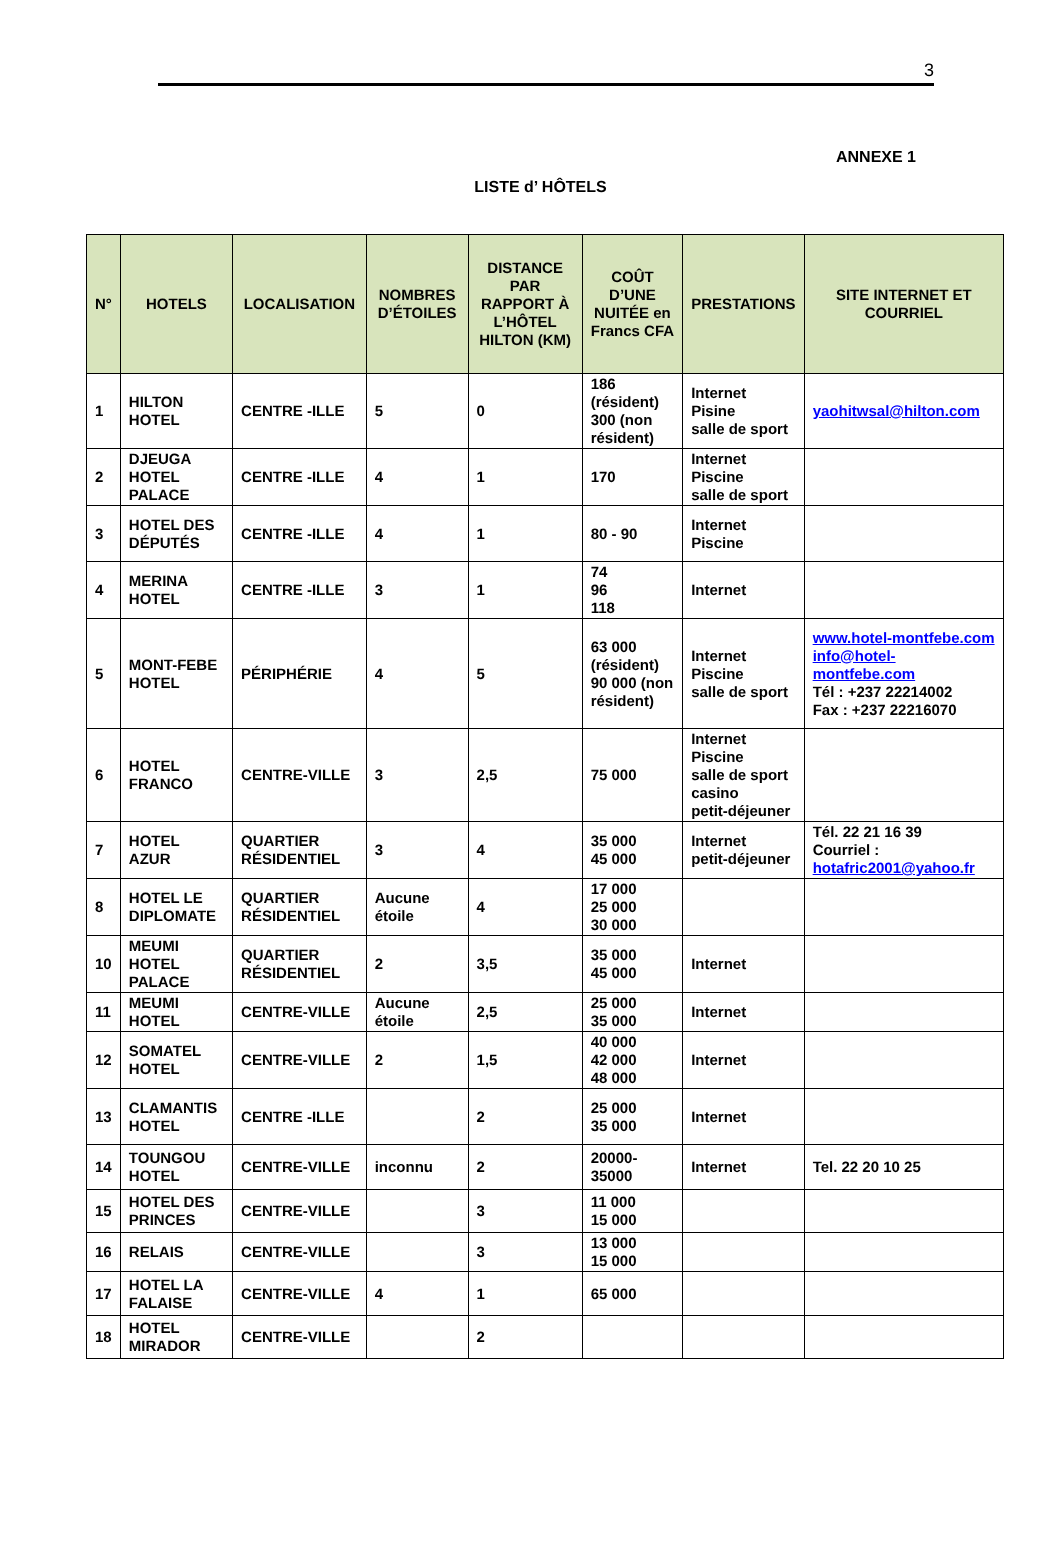3
ANNEXE 1
LISTE d’ HÔTELS
| N° | HOTELS | LOCALISATION | NOMBRES D’ÉTOILES | DISTANCE PAR RAPPORT À L’HÔTEL HILTON (KM) | COÛT D’UNE NUITÉE en Francs CFA | PRESTATIONS | SITE INTERNET ET COURRIEL |
| --- | --- | --- | --- | --- | --- | --- | --- |
| 1 | HILTON HOTEL | CENTRE -ILLE | 5 | 0 | 186 (résident) 300 (non résident) | Internet Pisine salle de sport | yaohitwsal@hilton.com |
| 2 | DJEUGA HOTEL PALACE | CENTRE -ILLE | 4 | 1 | 170 | Internet Piscine salle de sport | |
| 3 | HOTEL DES DÉPUTÉS | CENTRE -ILLE | 4 | 1 | 80 - 90 | Internet Piscine | |
| 4 | MERINA HOTEL | CENTRE -ILLE | 3 | 1 | 74 96 118 | Internet | |
| 5 | MONT-FEBE HOTEL | PÉRIPHÉRIE | 4 | 5 | 63 000 (résident) 90 000 (non résident) | Internet Piscine salle de sport | www.hotel-montfebe.com info@hotel-montfebe.com Tél : +237 22214002 Fax : +237 22216070 |
| 6 | HOTEL FRANCO | CENTRE-VILLE | 3 | 2,5 | 75 000 | Internet Piscine salle de sport casino petit-déjeuner | |
| 7 | HOTEL AZUR | QUARTIER RÉSIDENTIEL | 3 | 4 | 35 000 45 000 | Internet petit-déjeuner | Tél. 22 21 16 39 Courriel : hotafric2001@yahoo.fr |
| 8 | HOTEL LE DIPLOMATE | QUARTIER RÉSIDENTIEL | Aucune étoile | 4 | 17 000 25 000 30 000 | | |
| 10 | MEUMI HOTEL PALACE | QUARTIER RÉSIDENTIEL | 2 | 3,5 | 35 000 45 000 | Internet | |
| 11 | MEUMI HOTEL | CENTRE-VILLE | Aucune étoile | 2,5 | 25 000 35 000 | Internet | |
| 12 | SOMATEL HOTEL | CENTRE-VILLE | 2 | 1,5 | 40 000 42 000 48 000 | Internet | |
| 13 | CLAMANTIS HOTEL | CENTRE -ILLE | | 2 | 25 000 35 000 | Internet | |
| 14 | TOUNGOU HOTEL | CENTRE-VILLE | inconnu | 2 | 20000-35000 | Internet | Tel. 22 20 10 25 |
| 15 | HOTEL DES PRINCES | CENTRE-VILLE | | 3 | 11 000 15 000 | | |
| 16 | RELAIS | CENTRE-VILLE | | 3 | 13 000 15 000 | | |
| 17 | HOTEL LA FALAISE | CENTRE-VILLE | 4 | 1 | 65 000 | | |
| 18 | HOTEL MIRADOR | CENTRE-VILLE | | 2 | | | |